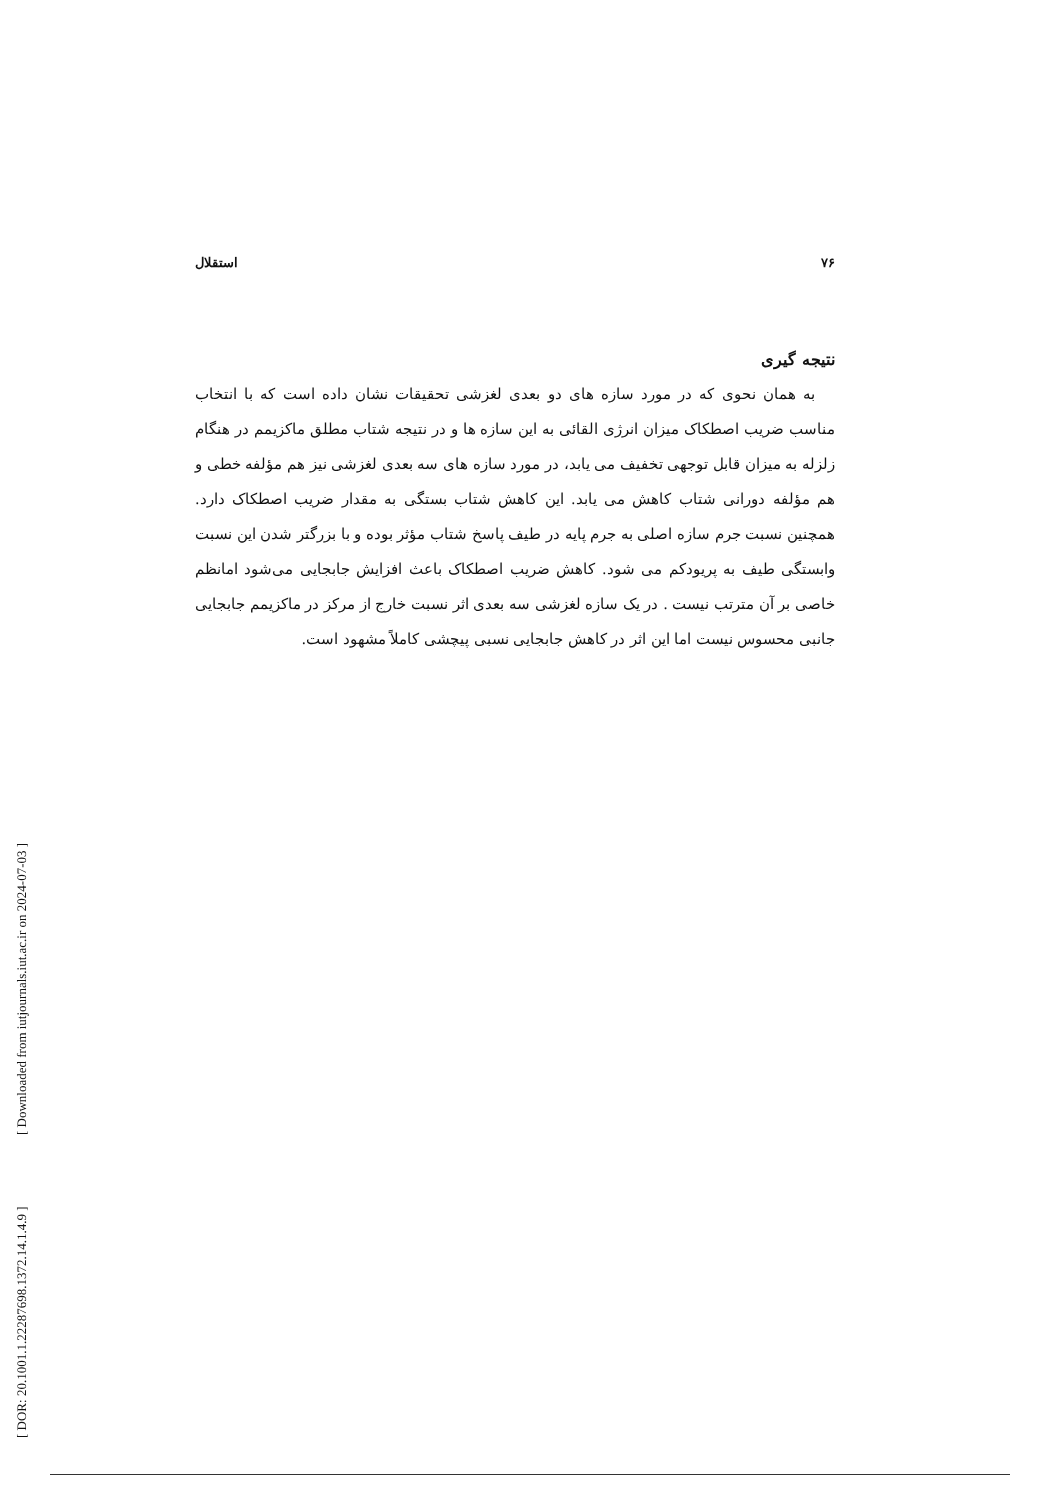۷۶ استقلال
نتیجه گیری
به همان نحوی که در مورد سازه های دو بعدی لغزشی تحقیقات نشان داده است که با انتخاب مناسب ضریب اصطکاک میزان انرژی القائی به این سازه ها و در نتیجه شتاب مطلق ماکزیمم در هنگام زلزله به میزان قابل توجهی تخفیف می یابد، در مورد سازه های سه بعدی لغزشی نیز هم مؤلفه خطی و هم مؤلفه دورانی شتاب کاهش می یابد. این کاهش شتاب بستگی به مقدار ضریب اصطکاک دارد. همچنین نسبت جرم سازه اصلی به جرم پایه در طیف پاسخ شتاب مؤثر بوده و با بزرگتر شدن این نسبت وابستگی طیف به پریودکم می شود. کاهش ضریب اصطکاک باعث افزایش جابجایی می‌شود امانظم خاصی بر آن مترتب نیست . در یک سازه لغزشی سه بعدی اثر نسبت خارج از مرکز در ماکزیمم جابجایی جانبی محسوس نیست اما این اثر در کاهش جابجایی نسبی پیچشی کاملاً مشهود است.
[ DOR: 20.1001.1.22287698.1372.14.1.4.9 ] [ Downloaded from iutjournals.iut.ac.ir on 2024-07-03 ]